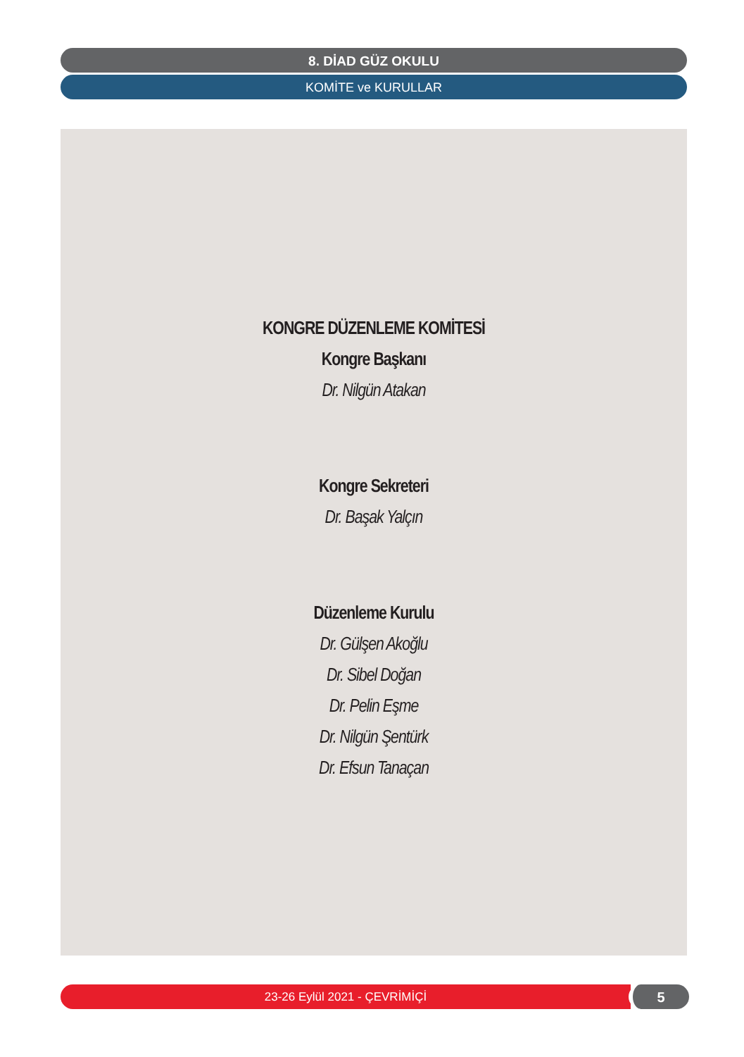8. DİAD GÜZ OKULU
KOMİTE ve KURULLAR
KONGRE DÜZENLEME KOMİTESİ
Kongre Başkanı
Dr. Nilgün Atakan
Kongre Sekreteri
Dr. Başak Yalçın
Düzenleme Kurulu
Dr. Gülşen Akoğlu
Dr. Sibel Doğan
Dr. Pelin Eşme
Dr. Nilgün Şentürk
Dr. Efsun Tanaçan
23-26 Eylül 2021 - ÇEVRİMİÇİ 5